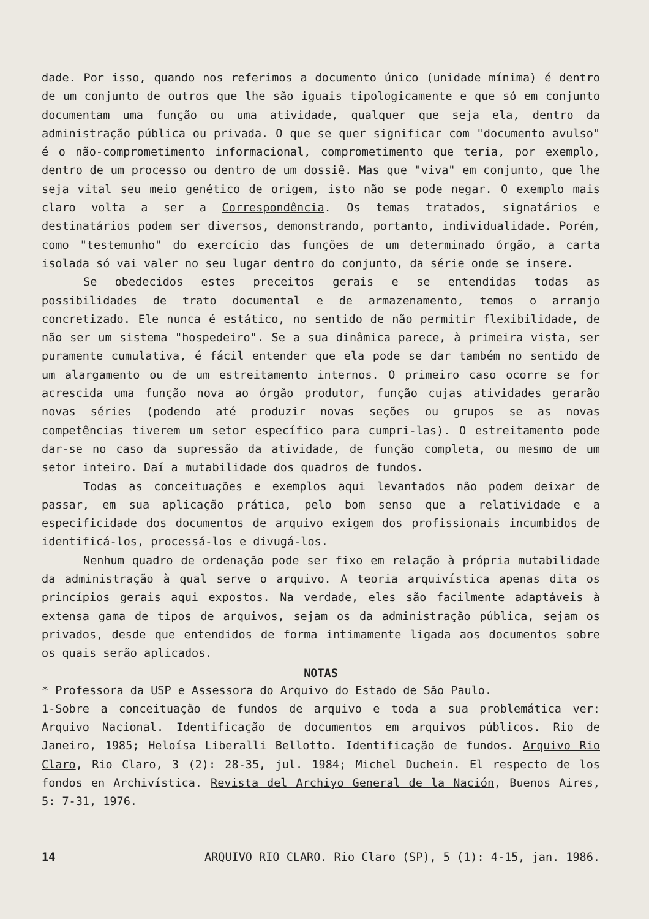dade. Por isso, quando nos referimos a documento único (unidade mínima) é dentro de um conjunto de outros que lhe são iguais tipologicamente e que só em conjunto documentam uma função ou uma atividade, qualquer que seja ela, dentro da administração pública ou privada. O que se quer significar com "documento avulso" é o não-comprometimento informacional, comprometimento que teria, por exemplo, dentro de um processo ou dentro de um dossiê. Mas que "viva" em conjunto, que lhe seja vital seu meio genético de origem, isto não se pode negar. O exemplo mais claro volta a ser a Correspondência. Os temas tratados, signatários e destinatários podem ser diversos, demonstrando, portanto, individualidade. Porém, como "testemunho" do exercício das funções de um determinado órgão, a carta isolada só vai valer no seu lugar dentro do conjunto, da série onde se insere.
Se obedecidos estes preceitos gerais e se entendidas todas as possibilidades de trato documental e de armazenamento, temos o arranjo concretizado. Ele nunca é estático, no sentido de não permitir flexibilidade, de não ser um sistema "hospedeiro". Se a sua dinâmica parece, à primeira vista, ser puramente cumulativa, é fácil entender que ela pode se dar também no sentido de um alargamento ou de um estreitamento internos. O primeiro caso ocorre se for acrescida uma função nova ao órgão produtor, função cujas atividades gerarão novas séries (podendo até produzir novas seções ou grupos se as novas competências tiverem um setor específico para cumpri-las). O estreitamento pode dar-se no caso da supressão da atividade, de função completa, ou mesmo de um setor inteiro. Daí a mutabilidade dos quadros de fundos.
Todas as conceituações e exemplos aqui levantados não podem deixar de passar, em sua aplicação prática, pelo bom senso que a relatividade e a especificidade dos documentos de arquivo exigem dos profissionais incumbidos de identificá-los, processá-los e divugá-los.
Nenhum quadro de ordenação pode ser fixo em relação à própria mutabilidade da administração à qual serve o arquivo. A teoria arquivística apenas dita os princípios gerais aqui expostos. Na verdade, eles são facilmente adaptáveis à extensa gama de tipos de arquivos, sejam os da administração pública, sejam os privados, desde que entendidos de forma intimamente ligada aos documentos sobre os quais serão aplicados.
NOTAS
* Professora da USP e Assessora do Arquivo do Estado de São Paulo.
1-Sobre a conceituação de fundos de arquivo e toda a sua problemática ver: Arquivo Nacional. Identificação de documentos em arquivos públicos. Rio de Janeiro, 1985; Heloísa Liberalli Bellotto. Identificação de fundos. Arquivo Rio Claro, Rio Claro, 3 (2): 28-35, jul. 1984; Michel Duchein. El respecto de los fondos en Archivística. Revista del Archiyo General de la Nación, Buenos Aires, 5: 7-31, 1976.
14 ARQUIVO RIO CLARO. Rio Claro (SP), 5 (1): 4-15, jan. 1986.